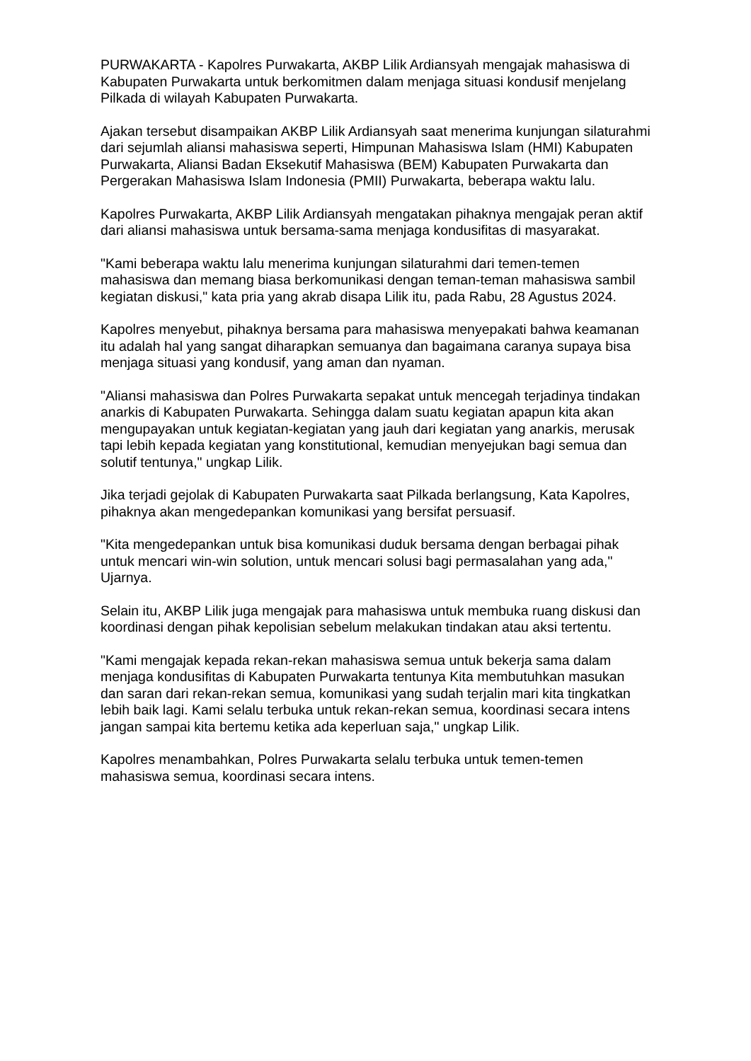PURWAKARTA - Kapolres Purwakarta, AKBP Lilik Ardiansyah mengajak mahasiswa di Kabupaten Purwakarta untuk berkomitmen dalam menjaga situasi kondusif menjelang Pilkada di wilayah Kabupaten Purwakarta.
Ajakan tersebut disampaikan AKBP Lilik Ardiansyah saat menerima kunjungan silaturahmi dari sejumlah aliansi mahasiswa seperti, Himpunan Mahasiswa Islam (HMI) Kabupaten Purwakarta, Aliansi Badan Eksekutif Mahasiswa (BEM) Kabupaten Purwakarta dan Pergerakan Mahasiswa Islam Indonesia (PMII) Purwakarta, beberapa waktu lalu.
Kapolres Purwakarta, AKBP Lilik Ardiansyah mengatakan pihaknya mengajak peran aktif dari aliansi mahasiswa untuk bersama-sama menjaga kondusifitas di masyarakat.
"Kami beberapa waktu lalu menerima kunjungan silaturahmi dari temen-temen mahasiswa dan memang biasa berkomunikasi dengan teman-teman mahasiswa sambil kegiatan diskusi," kata pria yang akrab disapa Lilik itu, pada Rabu, 28 Agustus 2024.
Kapolres menyebut, pihaknya bersama para mahasiswa menyepakati bahwa keamanan itu adalah hal yang sangat diharapkan semuanya dan bagaimana caranya supaya bisa menjaga situasi yang kondusif, yang aman dan nyaman.
"Aliansi mahasiswa dan Polres Purwakarta sepakat untuk mencegah terjadinya tindakan anarkis di Kabupaten Purwakarta. Sehingga dalam suatu kegiatan apapun kita akan mengupayakan untuk kegiatan-kegiatan yang jauh dari kegiatan yang anarkis, merusak tapi lebih kepada kegiatan yang konstitutional, kemudian menyejukan bagi semua dan solutif tentunya," ungkap Lilik.
Jika terjadi gejolak di Kabupaten Purwakarta saat Pilkada berlangsung, Kata Kapolres, pihaknya akan mengedepankan komunikasi yang bersifat persuasif.
"Kita mengedepankan untuk bisa komunikasi duduk bersama dengan berbagai pihak untuk mencari win-win solution, untuk mencari solusi bagi permasalahan yang ada," Ujarnya.
Selain itu, AKBP Lilik juga mengajak para mahasiswa untuk membuka ruang diskusi dan koordinasi dengan pihak kepolisian sebelum melakukan tindakan atau aksi tertentu.
"Kami mengajak kepada rekan-rekan mahasiswa semua untuk bekerja sama dalam menjaga kondusifitas di Kabupaten Purwakarta tentunya Kita membutuhkan masukan dan saran dari rekan-rekan semua, komunikasi yang sudah terjalin mari kita tingkatkan lebih baik lagi. Kami selalu terbuka untuk rekan-rekan semua, koordinasi secara intens jangan sampai kita bertemu ketika ada keperluan saja," ungkap Lilik.
Kapolres menambahkan, Polres Purwakarta selalu terbuka untuk temen-temen mahasiswa semua, koordinasi secara intens.